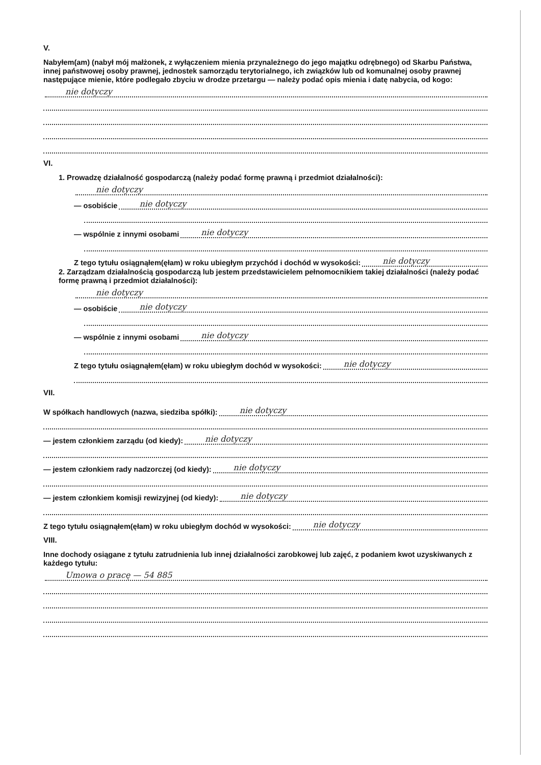V.
Nabyłem(am) (nabył mój małżonek, z wyłączeniem mienia przynależnego do jego majątku odrębnego) od Skarbu Państwa, innej państwowej osoby prawnej, jednostek samorządu terytorialnego, ich związków lub od komunalnej osoby prawnej następujące mienie, które podlegało zbyciu w drodze przetargu — należy podać opis mienia i datę nabycia, od kogo:
nie dotyczy
VI.
1. Prowadzę działalność gospodarczą (należy podać formę prawną i przedmiot działalności):
nie dotyczy
— osobiście nie dotyczy
— wspólnie z innymi osobami nie dotyczy
Z tego tytułu osiągnąłem(ęłam) w roku ubiegłym przychód i dochód w wysokości: nie dotyczy
2. Zarządzam działalnością gospodarczą lub jestem przedstawicielem pełnomocnikiem takiej działalności (należy podać formę prawną i przedmiot działalności):
nie dotyczy
— osobiście nie dotyczy
— wspólnie z innymi osobami nie dotyczy
Z tego tytułu osiągnąłem(ęłam) w roku ubiegłym dochód w wysokości: nie dotyczy
VII.
W spółkach handlowych (nazwa, siedziba spółki): nie dotyczy
— jestem członkiem zarządu (od kiedy): nie dotyczy
— jestem członkiem rady nadzorczej (od kiedy): nie dotyczy
— jestem członkiem komisji rewizyjnej (od kiedy): nie dotyczy
Z tego tytułu osiągnąłem(ęłam) w roku ubiegłym dochód w wysokości: nie dotyczy
VIII.
Inne dochody osiągane z tytułu zatrudnienia lub innej działalności zarobkowej lub zajęć, z podaniem kwot uzyskiwanych z każdego tytułu:
Umowa o pracę — 54 885